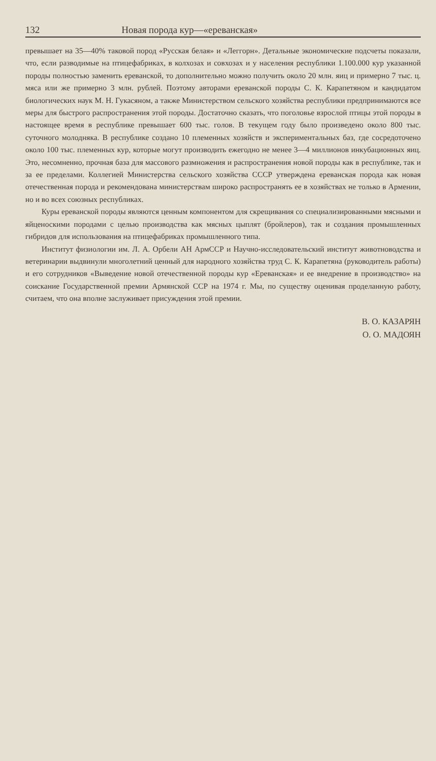132 Новая порода кур—«ереванская»
превышает на 35—40% таковой пород «Русская белая» и «Леггорн». Детальные экономические подсчеты показали, что, если разводимые на птицефабриках, в колхозах и совхозах и у населения республики 1.100.000 кур указанной породы полностью заменить ереванской, то дополнительно можно получить около 20 млн. яиц и примерно 7 тыс. ц. мяса или же примерно 3 млн. рублей. Поэтому авторами ереванской породы С. К. Карапетяном и кандидатом биологических наук М. Н. Гукасяном, а также Министерством сельского хозяйства республики предпринимаются все меры для быстрого распространения этой породы. Достаточно сказать, что поголовье взрослой птицы этой породы в настоящее время в республике превышает 600 тыс. голов. В текущем году было произведено около 800 тыс. суточного молодняка. В республике создано 10 племенных хозяйств и экспериментальных баз, где сосредоточено около 100 тыс. племенных кур, которые могут производить ежегодно не менее 3—4 миллионов инкубационных яиц. Это, несомненно, прочная база для массового размножения и распространения новой породы как в республике, так и за ее пределами. Коллегией Министерства сельского хозяйства СССР утверждена ереванская порода как новая отечественная порода и рекомендована министерствам широко распространять ее в хозяйствах не только в Армении, но и во всех союзных республиках.
Куры ереванской породы являются ценным компонентом для скрещивания со специализированными мясными и яйценоскими породами с целью производства как мясных цыплят (бройлеров), так и создания промышленных гибридов для использования на птицефабриках промышленного типа.
Институт физиологии им. Л. А. Орбели АН АрмССР и Научно-исследовательский институт животноводства и ветеринарии выдвинули многолетний ценный для народного хозяйства труд С. К. Карапетяна (руководитель работы) и его сотрудников «Выведение новой отечественной породы кур «Ереванская» и ее внедрение в производство» на соискание Государственной премии Армянской ССР на 1974 г. Мы, по существу оценивая проделанную работу, считаем, что она вполне заслуживает присуждения этой премии.
В. О. КАЗАРЯН
О. О. МАДОЯН